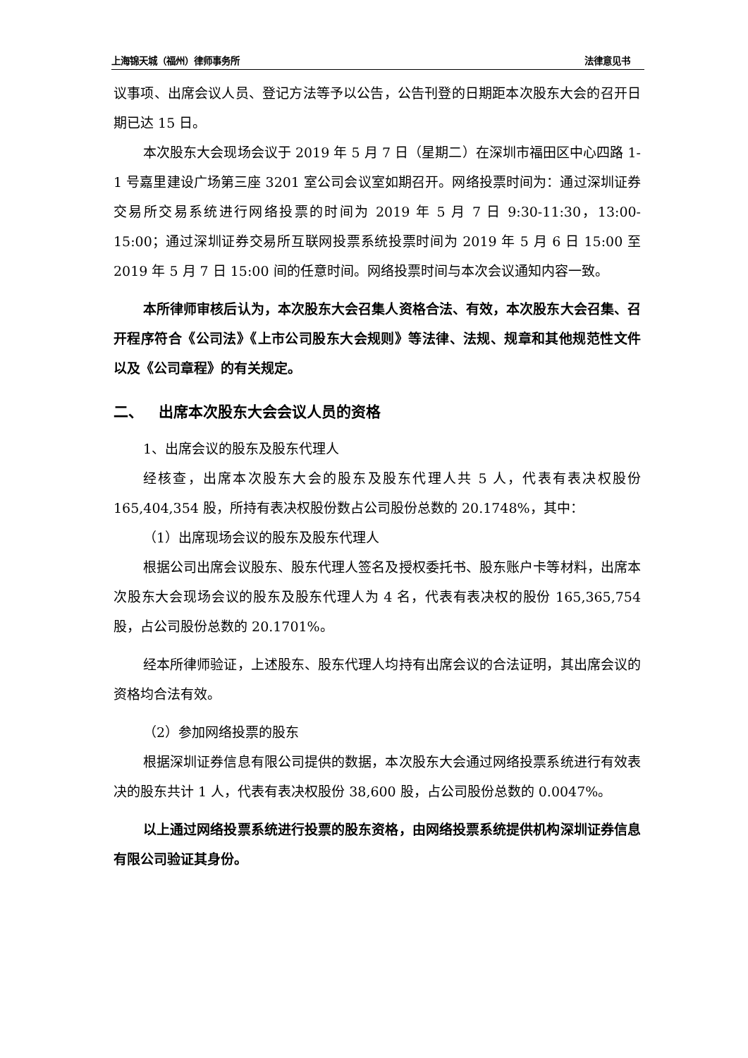上海锦天城（福州）律师事务所 法律意见书
议事项、出席会议人员、登记方法等予以公告，公告刊登的日期距本次股东大会的召开日期已达 15 日。
本次股东大会现场会议于 2019 年 5 月 7 日（星期二）在深圳市福田区中心四路 1-1 号嘉里建设广场第三座 3201 室公司会议室如期召开。网络投票时间为：通过深圳证券交易所交易系统进行网络投票的时间为 2019 年 5 月 7 日 9:30-11:30，13:00-15:00；通过深圳证券交易所互联网投票系统投票时间为 2019 年 5 月 6 日 15:00 至 2019 年 5 月 7 日 15:00 间的任意时间。网络投票时间与本次会议通知内容一致。
本所律师审核后认为，本次股东大会召集人资格合法、有效，本次股东大会召集、召开程序符合《公司法》《上市公司股东大会规则》等法律、法规、规章和其他规范性文件以及《公司章程》的有关规定。
二、 出席本次股东大会会议人员的资格
1、出席会议的股东及股东代理人
经核查，出席本次股东大会的股东及股东代理人共 5 人，代表有表决权股份 165,404,354 股，所持有表决权股份数占公司股份总数的 20.1748%，其中：
（1）出席现场会议的股东及股东代理人
根据公司出席会议股东、股东代理人签名及授权委托书、股东账户卡等材料，出席本次股东大会现场会议的股东及股东代理人为 4 名，代表有表决权的股份 165,365,754 股，占公司股份总数的 20.1701%。
经本所律师验证，上述股东、股东代理人均持有出席会议的合法证明，其出席会议的资格均合法有效。
（2）参加网络投票的股东
根据深圳证券信息有限公司提供的数据，本次股东大会通过网络投票系统进行有效表决的股东共计 1 人，代表有表决权股份 38,600 股，占公司股份总数的 0.0047%。
以上通过网络投票系统进行投票的股东资格，由网络投票系统提供机构深圳证券信息有限公司验证其身份。